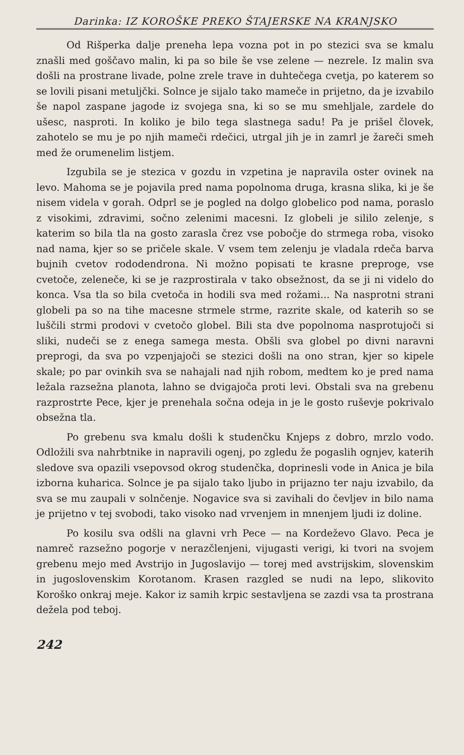Darinka: IZ KOROŠKE PREKO ŠTAJERSKE NA KRANJSKO
Od Rišperka dalje preneha lepa vozna pot in po stezici sva se kmalu znašli med goščavo malin, ki pa so bile še vse zelene — nezrele. Iz malin sva došli na prostrane livade, polne zrele trave in duhtečega cvetja, po katerem so se lovili pisani metuljčki. Solnce je sijalo tako mameče in prijetno, da je izvabilo še napol zaspane jagode iz svojega sna, ki so se mu smehljale, zardele do ušesc, nasproti. In koliko je bilo tega slastnega sadu! Pa je prišel človek, zahotelo se mu je po njih mameči rdečici, utrgal jih je in zamrl je žareči smeh med že orumenelim listjem.
Izgubila se je stezica v gozdu in vzpetina je napravila oster ovinek na levo. Mahoma se je pojavila pred nama popolnoma druga, krasna slika, ki je še nisem videla v gorah. Odprl se je pogled na dolgo globelico pod nama, poraslo z visokimi, zdravimi, sočno zelenimi macesni. Iz globeli je sililo zelenje, s katerim so bila tla na gosto zarasla črez vse pobočje do strmega roba, visoko nad nama, kjer so se pričele skale. V vsem tem zelenju je vladala rdeča barva bujnih cvetov rododendrona. Ni možno popisati te krasne preproge, vse cvetoče, zeleneče, ki se je razprostirala v tako obsežnost, da se ji ni videlo do konca. Vsa tla so bila cvetoča in hodili sva med rožami... Na nasprotni strani globeli pa so na tihe macesne strmele strme, razrite skale, od katerih so se luščili strmi prodovi v cvetočo globel. Bili sta dve popolnoma nasprotujoči si sliki, nudeči se z enega samega mesta. Obšli sva globel po divni naravni preprogi, da sva po vzpenjajoči se stezici došli na ono stran, kjer so kipele skale; po par ovinkih sva se nahajali nad njih robom, medtem ko je pred nama ležala razsežna planota, lahno se dvigajoča proti levi. Obstali sva na grebenu razprostrte Pece, kjer je prenehala sočna odeja in je le gosto ruševje pokrivalo obsežna tla.
Po grebenu sva kmalu došli k studenčku Knjeps z dobro, mrzlo vodo. Odložili sva nahrbtnike in napravili ogenj, po zgledu že pogaslih ognjev, katerih sledove sva opazili vsepovsod okrog studenčka, doprinesli vode in Anica je bila izborna kuharica. Solnce je pa sijalo tako ljubo in prijazno ter naju izvabilo, da sva se mu zaupali v solnčenje. Nogavice sva si zavihali do čevljev in bilo nama je prijetno v tej svobodi, tako visoko nad vrvenjem in mnenjem ljudi iz doline.
Po kosilu sva odšli na glavni vrh Pece — na Kordeževo Glavo. Peca je namreč razsežno pogorje v nerazčlenjeni, vijugasti verigi, ki tvori na svojem grebenu mejo med Avstrijo in Jugoslavijo — torej med avstrijskim, slovenskim in jugoslovenskim Korotanom. Krasen razgled se nudi na lepo, slikovito Koroško onkraj meje. Kakor iz samih krpic sestavljena se zazdi vsa ta prostrana dežela pod teboj.
242